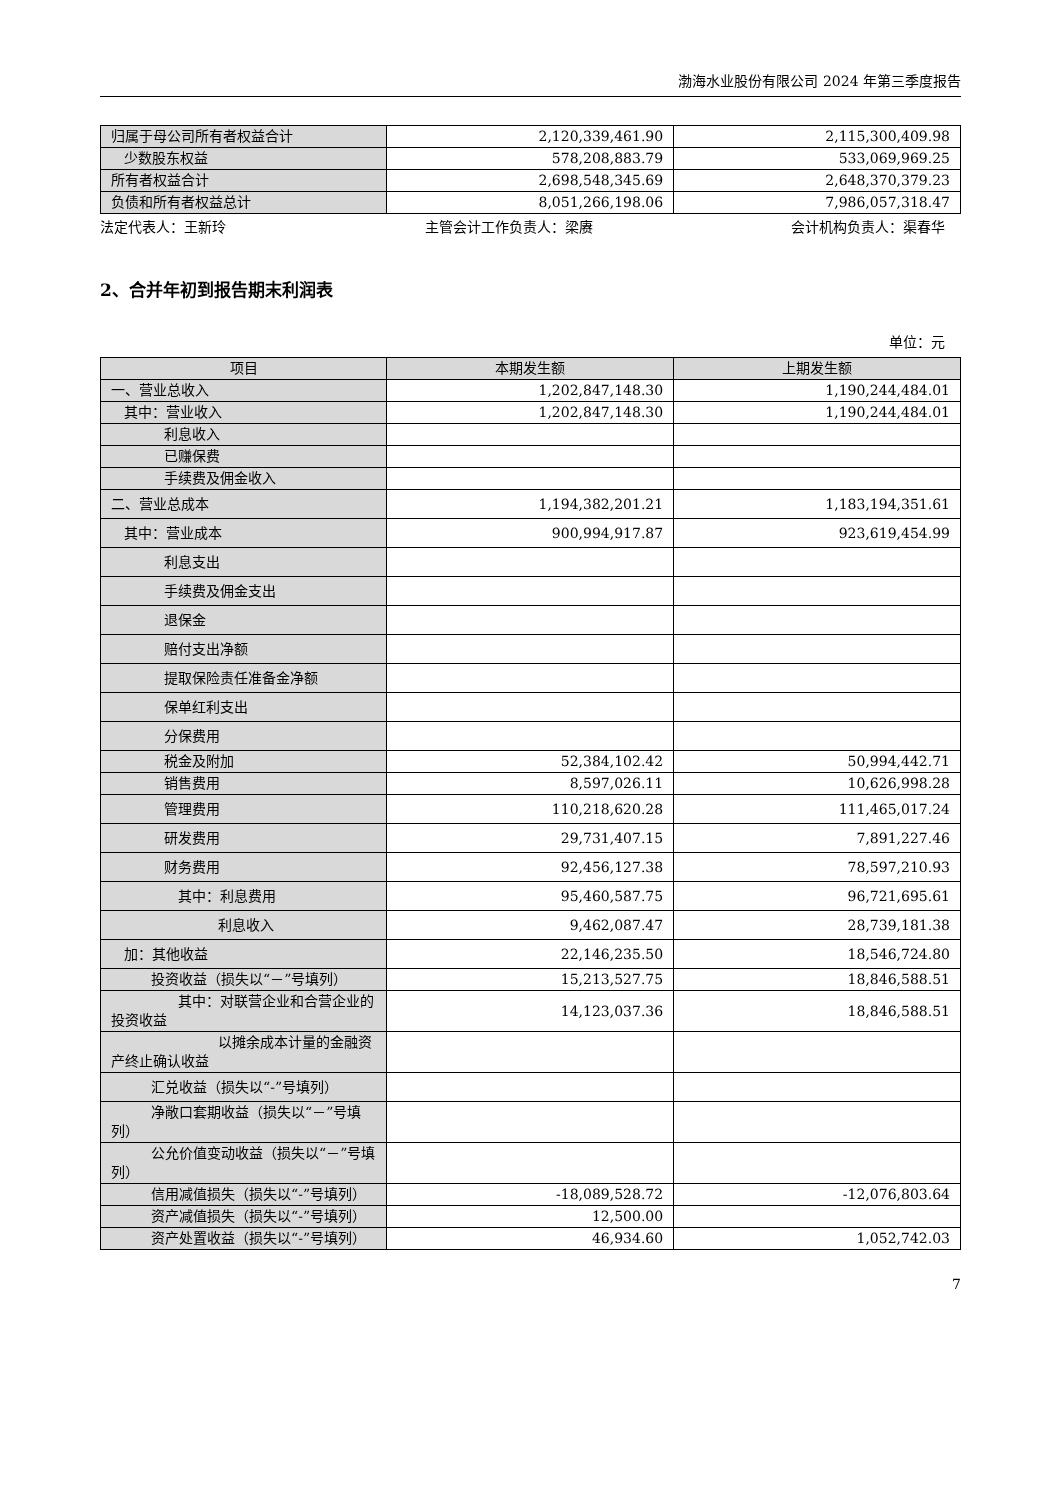渤海水业股份有限公司 2024 年第三季度报告
| 归属于母公司所有者权益合计 | 2,120,339,461.90 | 2,115,300,409.98 |
| 少数股东权益 | 578,208,883.79 | 533,069,969.25 |
| 所有者权益合计 | 2,698,548,345.69 | 2,648,370,379.23 |
| 负债和所有者权益总计 | 8,051,266,198.06 | 7,986,057,318.47 |
法定代表人：王新玲 主管会计工作负责人：梁赓 会计机构负责人：渠春华
2、合并年初到报告期末利润表
单位：元
| 项目 | 本期发生额 | 上期发生额 |
| --- | --- | --- |
| 一、营业总收入 | 1,202,847,148.30 | 1,190,244,484.01 |
| 其中：营业收入 | 1,202,847,148.30 | 1,190,244,484.01 |
| 利息收入 | | |
| 已赚保费 | | |
| 手续费及佣金收入 | | |
| 二、营业总成本 | 1,194,382,201.21 | 1,183,194,351.61 |
| 其中：营业成本 | 900,994,917.87 | 923,619,454.99 |
| 利息支出 | | |
| 手续费及佣金支出 | | |
| 退保金 | | |
| 赔付支出净额 | | |
| 提取保险责任准备金净额 | | |
| 保单红利支出 | | |
| 分保费用 | | |
| 税金及附加 | 52,384,102.42 | 50,994,442.71 |
| 销售费用 | 8,597,026.11 | 10,626,998.28 |
| 管理费用 | 110,218,620.28 | 111,465,017.24 |
| 研发费用 | 29,731,407.15 | 7,891,227.46 |
| 财务费用 | 92,456,127.38 | 78,597,210.93 |
| 其中：利息费用 | 95,460,587.75 | 96,721,695.61 |
| 利息收入 | 9,462,087.47 | 28,739,181.38 |
| 加：其他收益 | 22,146,235.50 | 18,546,724.80 |
| 投资收益（损失以“－”号填列） | 15,213,527.75 | 18,846,588.51 |
| 其中：对联营企业和合营企业的投资收益 | 14,123,037.36 | 18,846,588.51 |
| 以摊余成本计量的金融资产终止确认收益 | | |
| 汇兑收益（损失以“-”号填列） | | |
| 净敞口套期收益（损失以“－”号填列） | | |
| 公允价值变动收益（损失以“－”号填列） | | |
| 信用减值损失（损失以“-”号填列） | -18,089,528.72 | -12,076,803.64 |
| 资产减值损失（损失以“-”号填列） | 12,500.00 | |
| 资产处置收益（损失以“-”号填列） | 46,934.60 | 1,052,742.03 |
7